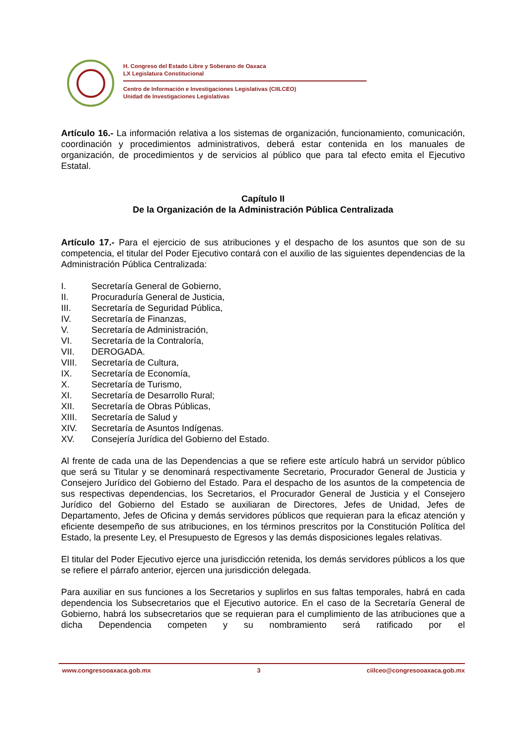H. Congreso del Estado Libre y Soberano de Oaxaca
LX Legislatura Constitucional
Centro de Información e Investigaciones Legislativas (CIILCEO)
Unidad de Investigaciones Legislativas
Artículo 16.- La información relativa a los sistemas de organización, funcionamiento, comunicación, coordinación y procedimientos administrativos, deberá estar contenida en los manuales de organización, de procedimientos y de servicios al público que para tal efecto emita el Ejecutivo Estatal.
Capítulo II
De la Organización de la Administración Pública Centralizada
Artículo 17.- Para el ejercicio de sus atribuciones y el despacho de los asuntos que son de su competencia, el titular del Poder Ejecutivo contará con el auxilio de las siguientes dependencias de la Administración Pública Centralizada:
I. Secretaría General de Gobierno,
II. Procuraduría General de Justicia,
III. Secretaría de Seguridad Pública,
IV. Secretaría de Finanzas,
V. Secretaría de Administración,
VI. Secretaría de la Contraloría,
VII. DEROGADA.
VIII. Secretaría de Cultura,
IX. Secretaría de Economía,
X. Secretaría de Turismo,
XI. Secretaría de Desarrollo Rural;
XII. Secretaría de Obras Públicas,
XIII. Secretaría de Salud y
XIV. Secretaría de Asuntos Indígenas.
XV. Consejería Jurídica del Gobierno del Estado.
Al frente de cada una de las Dependencias a que se refiere este artículo habrá un servidor público que será su Titular y se denominará respectivamente Secretario, Procurador General de Justicia y Consejero Jurídico del Gobierno del Estado. Para el despacho de los asuntos de la competencia de sus respectivas dependencias, los Secretarios, el Procurador General de Justicia y el Consejero Jurídico del Gobierno del Estado se auxiliaran de Directores, Jefes de Unidad, Jefes de Departamento, Jefes de Oficina y demás servidores públicos que requieran para la eficaz atención y eficiente desempeño de sus atribuciones, en los términos prescritos por la Constitución Política del Estado, la presente Ley, el Presupuesto de Egresos y las demás disposiciones legales relativas.
El titular del Poder Ejecutivo ejerce una jurisdicción retenida, los demás servidores públicos a los que se refiere el párrafo anterior, ejercen una jurisdicción delegada.
Para auxiliar en sus funciones a los Secretarios y suplirlos en sus faltas temporales, habrá en cada dependencia los Subsecretarios que el Ejecutivo autorice. En el caso de la Secretaría General de Gobierno, habrá los subsecretarios que se requieran para el cumplimiento de las atribuciones que a dicha Dependencia competen y su nombramiento será ratificado por el
www.congresooaxaca.gob.mx 3 ciilceo@congresooaxaca.gob.mx